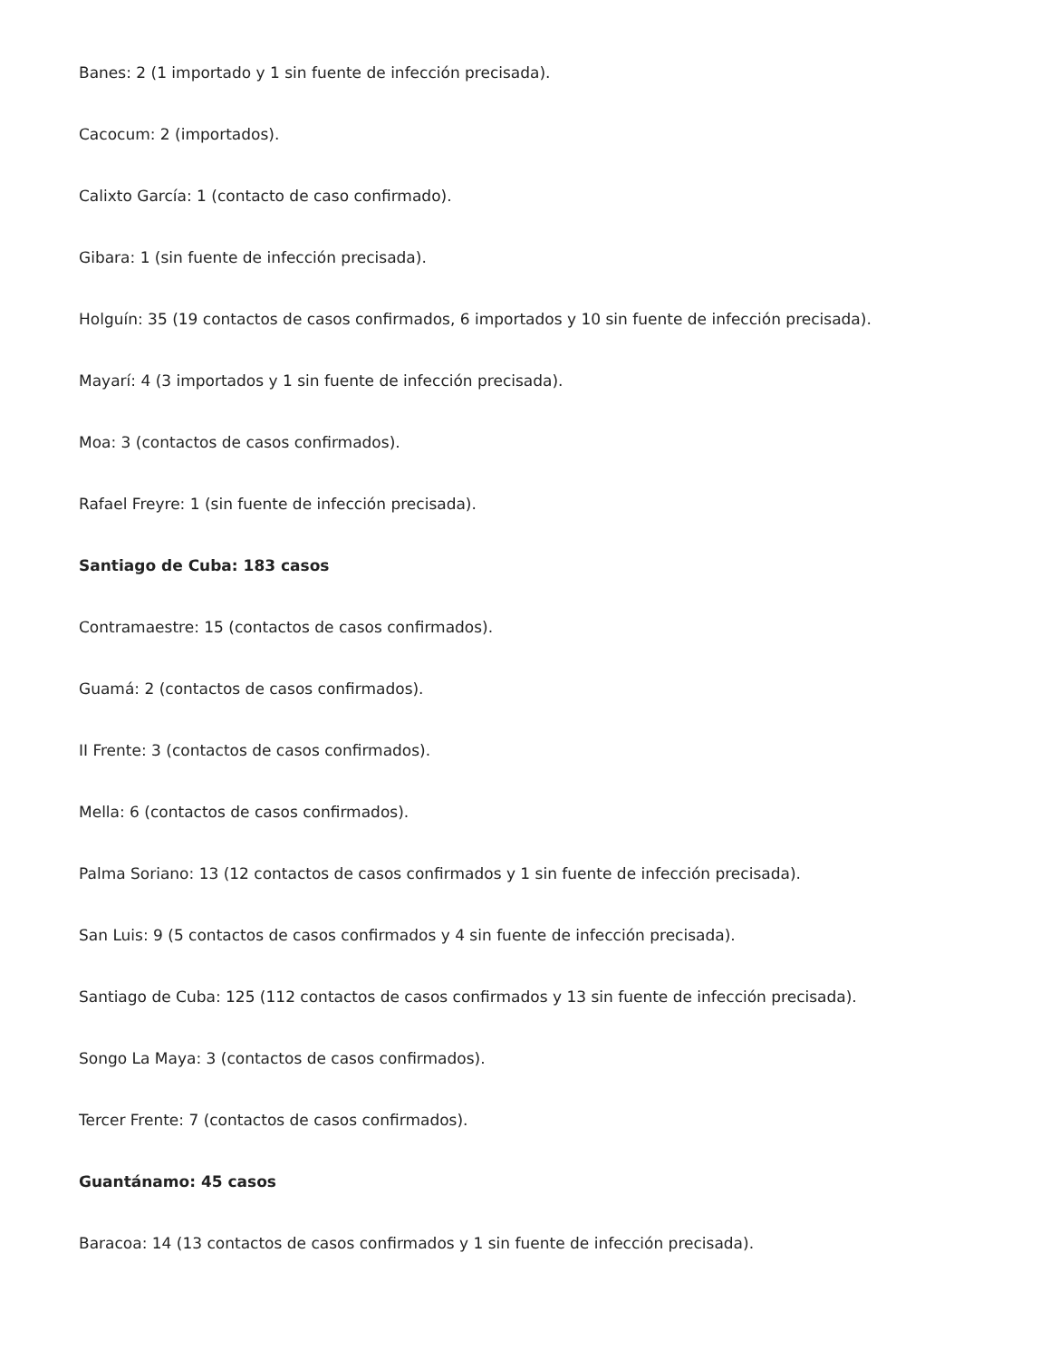Banes: 2 (1 importado y 1 sin fuente de infección precisada).
Cacocum: 2 (importados).
Calixto García: 1 (contacto de caso confirmado).
Gibara: 1 (sin fuente de infección precisada).
Holguín: 35 (19 contactos de casos confirmados, 6 importados y 10 sin fuente de infección precisada).
Mayarí: 4 (3 importados y 1 sin fuente de infección precisada).
Moa: 3 (contactos de casos confirmados).
Rafael Freyre: 1 (sin fuente de infección precisada).
Santiago de Cuba: 183 casos
Contramaestre: 15 (contactos de casos confirmados).
Guamá: 2 (contactos de casos confirmados).
II Frente: 3 (contactos de casos confirmados).
Mella: 6 (contactos de casos confirmados).
Palma Soriano: 13 (12 contactos de casos confirmados y 1 sin fuente de infección precisada).
San Luis: 9 (5 contactos de casos confirmados y 4 sin fuente de infección precisada).
Santiago de Cuba: 125 (112 contactos de casos confirmados y 13 sin fuente de infección precisada).
Songo La Maya: 3 (contactos de casos confirmados).
Tercer Frente: 7 (contactos de casos confirmados).
Guantánamo: 45 casos
Baracoa: 14 (13 contactos de casos confirmados y 1 sin fuente de infección precisada).